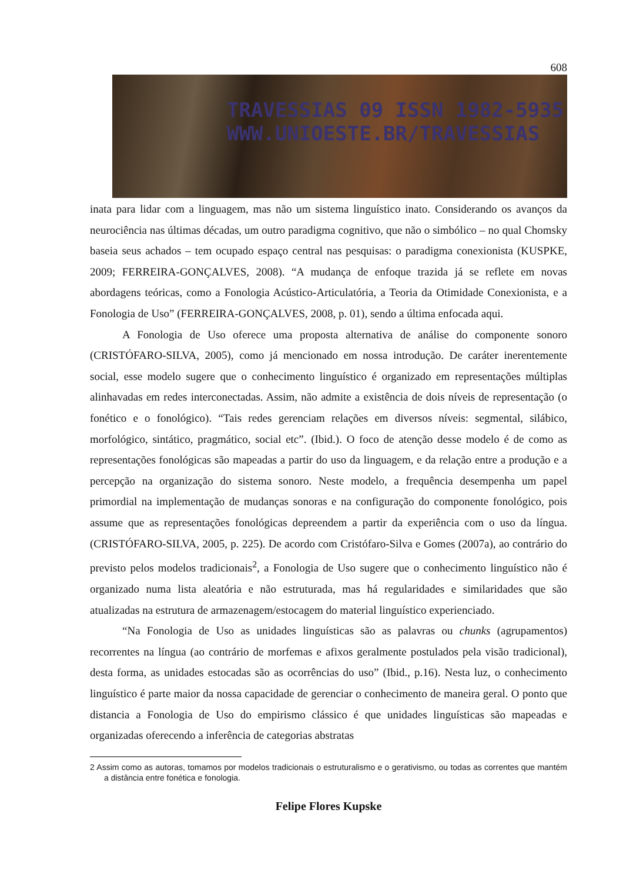608
TRAVESSIAS 09 ISSN 1982-5935
WWW.UNIOESTE.BR/TRAVESSIAS
inata para lidar com a linguagem, mas não um sistema linguístico inato. Considerando os avanços da neurociência nas últimas décadas, um outro paradigma cognitivo, que não o simbólico – no qual Chomsky baseia seus achados – tem ocupado espaço central nas pesquisas: o paradigma conexionista (KUSPKE, 2009; FERREIRA-GONÇALVES, 2008). “A mudança de enfoque trazida já se reflete em novas abordagens teóricas, como a Fonologia Acústico-Articulatória, a Teoria da Otimidade Conexionista, e a Fonologia de Uso” (FERREIRA-GONÇALVES, 2008, p. 01), sendo a última enfocada aqui.
A Fonologia de Uso oferece uma proposta alternativa de análise do componente sonoro (CRISTÓFARO-SILVA, 2005), como já mencionado em nossa introdução. De caráter inerentemente social, esse modelo sugere que o conhecimento linguístico é organizado em representações múltiplas alinhavadas em redes interconectadas. Assim, não admite a existência de dois níveis de representação (o fonético e o fonológico). “Tais redes gerenciam relações em diversos níveis: segmental, silábico, morfológico, sintático, pragmático, social etc”. (Ibid.). O foco de atenção desse modelo é de como as representações fonológicas são mapeadas a partir do uso da linguagem, e da relação entre a produção e a percepção na organização do sistema sonoro. Neste modelo, a frequência desempenha um papel primordial na implementação de mudanças sonoras e na configuração do componente fonológico, pois assume que as representações fonológicas depreendem a partir da experiência com o uso da língua. (CRISTÓFARO-SILVA, 2005, p. 225). De acordo com Cristófaro-Silva e Gomes (2007a), ao contrário do previsto pelos modelos tradicionais<sup>2</sup>, a Fonologia de Uso sugere que o conhecimento linguístico não é organizado numa lista aleatória e não estruturada, mas há regularidades e similaridades que são atualizadas na estrutura de armazenagem/estocagem do material linguístico experienciado.
“Na Fonologia de Uso as unidades linguísticas são as palavras ou chunks (agrupamentos) recorrentes na língua (ao contrário de morfemas e afixos geralmente postulados pela visão tradicional), desta forma, as unidades estocadas são as ocorrências do uso” (Ibid., p.16). Nesta luz, o conhecimento linguístico é parte maior da nossa capacidade de gerenciar o conhecimento de maneira geral. O ponto que distancia a Fonologia de Uso do empirismo clássico é que unidades linguísticas são mapeadas e organizadas oferecendo a inferência de categorias abstratas
2 Assim como as autoras, tomamos por modelos tradicionais o estruturalismo e o gerativismo, ou todas as correntes que mantém a distância entre fonética e fonologia.
Felipe Flores Kupske